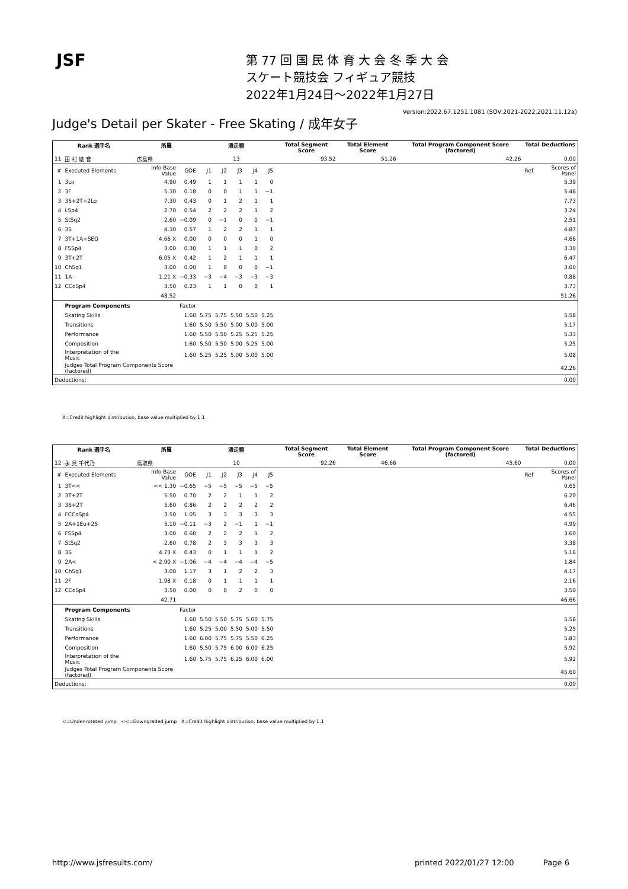JSF
第 77 回 国 民 体 育 大 会 冬 季 大 会
スケート競技会 フィギュア競技
2022年1月24日～2022年1月27日
Version:2022.67.1251.1081 (SOV:2021-2022,2021.11.12a)
Judge's Detail per Skater - Free Skating / 成年女子
| Rank 選手名 | | 所属 | | 滑走順 | | | | | Total Segment Score | Total Element Score | Total Program Component Score (factored) | Total Deductions | |
| --- | --- | --- | --- | --- | --- | --- | --- | --- | --- | --- | --- | --- | --- |
| 11 | 田 村 綾 音 | 広島県 | | 13 | | | | | 93.52 | 51.26 | 42.26 | 0.00 | |
| # | Executed Elements | Info Base Value | GOE | J1 | J2 | J3 | J4 | J5 | | | | Ref | Scores of Panel |
| 1 | 3Lo | 4.90 | 0.49 | 1 | 1 | 1 | 1 | 0 | | | | | 5.39 |
| 2 | 3F | 5.30 | 0.18 | 0 | 0 | 1 | 1 | −1 | | | | | 5.48 |
| 3 | 3S+2T+2Lo | 7.30 | 0.43 | 0 | 1 | 2 | 1 | 1 | | | | | 7.73 |
| 4 | LSp4 | 2.70 | 0.54 | 2 | 2 | 2 | 1 | 2 | | | | | 3.24 |
| 5 | StSq2 | 2.60 | −0.09 | 0 | −1 | 0 | 0 | −1 | | | | | 2.51 |
| 6 | 3S | 4.30 | 0.57 | 1 | 2 | 2 | 1 | 1 | | | | | 4.87 |
| 7 | 3T+1A+SEQ | 4.66 X | 0.00 | 0 | 0 | 0 | 1 | 0 | | | | | 4.66 |
| 8 | FSSp4 | 3.00 | 0.30 | 1 | 1 | 1 | 0 | 2 | | | | | 3.30 |
| 9 | 3T+2T | 6.05 X | 0.42 | 1 | 2 | 1 | 1 | 1 | | | | | 6.47 |
| 10 | ChSq1 | 3.00 | 0.00 | 1 | 0 | 0 | 0 | −1 | | | | | 3.00 |
| 11 | 1A | 1.21 X | −0.33 | −3 | −4 | −3 | −3 | −3 | | | | | 0.88 |
| 12 | CCoSp4 | 3.50 | 0.23 | 1 | 1 | 0 | 0 | 1 | | | | | 3.73 |
| | | 48.52 | | | | | | | | | | | 51.26 |
| | Program Components | | Factor | | | | | | | | | | |
| | Skating Skills | | 1.60 | 5.75 | 5.75 | 5.50 | 5.50 | 5.25 | | | | | 5.58 |
| | Transitions | | 1.60 | 5.50 | 5.50 | 5.00 | 5.00 | 5.00 | | | | | 5.17 |
| | Performance | | 1.60 | 5.50 | 5.50 | 5.25 | 5.25 | 5.25 | | | | | 5.33 |
| | Composition | | 1.60 | 5.50 | 5.50 | 5.00 | 5.25 | 5.00 | | | | | 5.25 |
| | Interpretation of the Music | | 1.60 | 5.25 | 5.25 | 5.00 | 5.00 | 5.00 | | | | | 5.08 |
| | Judges Total Program Components Score (factored) | | | | | | | | | | | | 42.26 |
| Deductions: | | | | | | | | | | | | | 0.00 |
X=Credit highlight distribution, base value multiplied by 1.1
| Rank 選手名 | | 所属 | | 滑走順 | | | | | Total Segment Score | Total Element Score | Total Program Component Score (factored) | Total Deductions | |
| --- | --- | --- | --- | --- | --- | --- | --- | --- | --- | --- | --- | --- | --- |
| 12 | 永 見 千代乃 | 鳥取県 | | 10 | | | | | 92.26 | 46.66 | 45.60 | 0.00 | |
| # | Executed Elements | Info Base Value | GOE | J1 | J2 | J3 | J4 | J5 | | | | Ref | Scores of Panel |
| 1 | 3T<< | << 1.30 | −0.65 | −5 | −5 | −5 | −5 | −5 | | | | | 0.65 |
| 2 | 3T+2T | 5.50 | 0.70 | 2 | 2 | 1 | 1 | 2 | | | | | 6.20 |
| 3 | 3S+2T | 5.60 | 0.86 | 2 | 2 | 2 | 2 | 2 | | | | | 6.46 |
| 4 | FCCoSp4 | 3.50 | 1.05 | 3 | 3 | 3 | 3 | 3 | | | | | 4.55 |
| 5 | 2A+1Eu+2S | 5.10 | −0.11 | −3 | 2 | −1 | 1 | −1 | | | | | 4.99 |
| 6 | FSSp4 | 3.00 | 0.60 | 2 | 2 | 2 | 1 | 2 | | | | | 3.60 |
| 7 | StSq2 | 2.60 | 0.78 | 2 | 3 | 3 | 3 | 3 | | | | | 3.38 |
| 8 | 3S | 4.73 X | 0.43 | 0 | 1 | 1 | 1 | 2 | | | | | 5.16 |
| 9 | 2A< | < 2.90 X | −1.06 | −4 | −4 | −4 | −4 | −5 | | | | | 1.84 |
| 10 | ChSq1 | 3.00 | 1.17 | 3 | 1 | 2 | 2 | 3 | | | | | 4.17 |
| 11 | 2F | 1.98 X | 0.18 | 0 | 1 | 1 | 1 | 1 | | | | | 2.16 |
| 12 | CCoSp4 | 3.50 | 0.00 | 0 | 0 | 2 | 0 | 0 | | | | | 3.50 |
| | | 42.71 | | | | | | | | | | | 46.66 |
| | Program Components | | Factor | | | | | | | | | | |
| | Skating Skills | | 1.60 | 5.50 | 5.50 | 5.75 | 5.00 | 5.75 | | | | | 5.58 |
| | Transitions | | 1.60 | 5.25 | 5.00 | 5.50 | 5.00 | 5.50 | | | | | 5.25 |
| | Performance | | 1.60 | 6.00 | 5.75 | 5.75 | 5.50 | 6.25 | | | | | 5.83 |
| | Composition | | 1.60 | 5.50 | 5.75 | 6.00 | 6.00 | 6.25 | | | | | 5.92 |
| | Interpretation of the Music | | 1.60 | 5.75 | 5.75 | 6.25 | 6.00 | 6.00 | | | | | 5.92 |
| | Judges Total Program Components Score (factored) | | | | | | | | | | | | 45.60 |
| Deductions: | | | | | | | | | | | | | 0.00 |
<=Under-rotated jump <<=Downgraded jump X=Credit highlight distribution, base value multiplied by 1.1
http://www.jsfresults.com/
printed 2022/01/27 12:00 Page 6